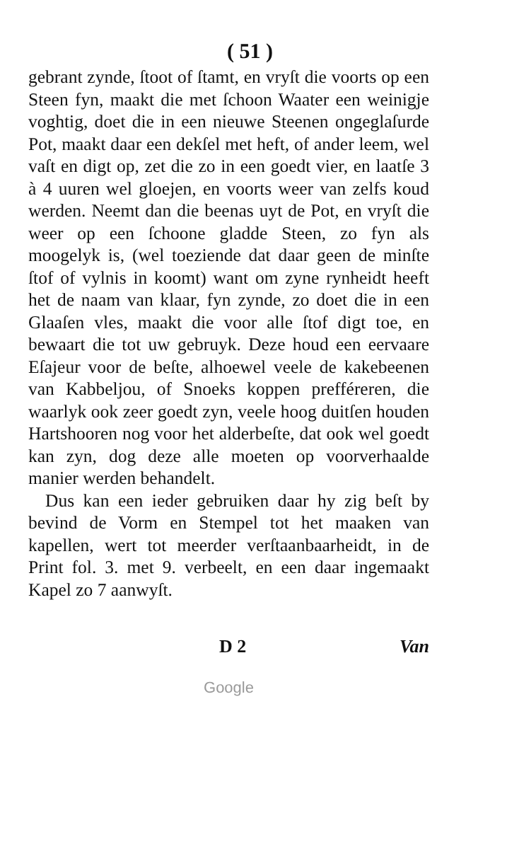( 51 )
gebrant zynde, ſtoot of ſtamt, en vryſt die voorts op een Steen fyn, maakt die met ſchoon Waater een weinigje voghtig, doet die in een nieuwe Steenen ongeglaſurde Pot, maakt daar een dekſel met heft, of ander leem, wel vaſt en digt op, zet die zo in een goedt vier, en laatſe 3 à 4 uuren wel gloejen, en voorts weer van zelfs koud werden. Neemt dan die beenas uyt de Pot, en vryſt die weer op een ſchoone gladde Steen, zo fyn als moogelyk is, (wel toeziende dat daar geen de minſte ſtof of vylnis in koomt) want om zyne rynheidt heeft het de naam van klaar, fyn zynde, zo doet die in een Glaaſen vles, maakt die voor alle ſtof digt toe, en bewaart die tot uw gebruyk. Deze houd een eervaare Eſajeur voor de beſte, alhoewel veele de kakebeenen van Kabbeljou, of Snoeks koppen prefféreren, die waarlyk ook zeer goedt zyn, veele hoog duitſen houden Hartshooren nog voor het alderbeſte, dat ook wel goedt kan zyn, dog deze alle moeten op voorverhaalde manier werden behandelt.
Dus kan een ieder gebruiken daar hy zig beſt by bevind de Vorm en Stempel tot het maaken van kapellen, wert tot meerder verſtaanbaarheidt, in de Print fol. 3. met 9. verbeelt, en een daar ingemaakt Kapel zo 7 aanwyſt.
D 2 Van
Google